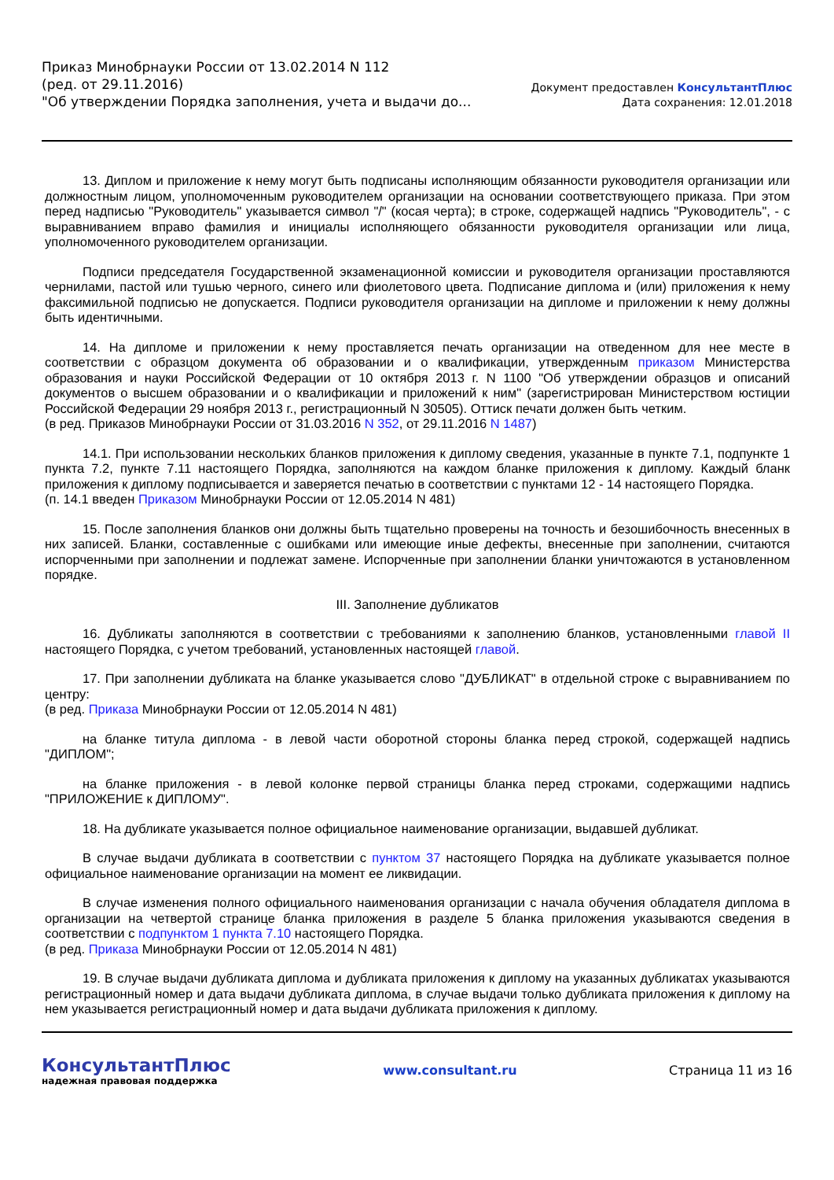Приказ Минобрнауки России от 13.02.2014 N 112
(ред. от 29.11.2016)
"Об утверждении Порядка заполнения, учета и выдачи до...
Документ предоставлен КонсультантПлюс
Дата сохранения: 12.01.2018
13. Диплом и приложение к нему могут быть подписаны исполняющим обязанности руководителя организации или должностным лицом, уполномоченным руководителем организации на основании соответствующего приказа. При этом перед надписью "Руководитель" указывается символ "/" (косая черта); в строке, содержащей надпись "Руководитель", - с выравниванием вправо фамилия и инициалы исполняющего обязанности руководителя организации или лица, уполномоченного руководителем организации.
Подписи председателя Государственной экзаменационной комиссии и руководителя организации проставляются чернилами, пастой или тушью черного, синего или фиолетового цвета. Подписание диплома и (или) приложения к нему факсимильной подписью не допускается. Подписи руководителя организации на дипломе и приложении к нему должны быть идентичными.
14. На дипломе и приложении к нему проставляется печать организации на отведенном для нее месте в соответствии с образцом документа об образовании и о квалификации, утвержденным приказом Министерства образования и науки Российской Федерации от 10 октября 2013 г. N 1100 "Об утверждении образцов и описаний документов о высшем образовании и о квалификации и приложений к ним" (зарегистрирован Министерством юстиции Российской Федерации 29 ноября 2013 г., регистрационный N 30505). Оттиск печати должен быть четким.
(в ред. Приказов Минобрнауки России от 31.03.2016 N 352, от 29.11.2016 N 1487)
14.1. При использовании нескольких бланков приложения к диплому сведения, указанные в пункте 7.1, подпункте 1 пункта 7.2, пункте 7.11 настоящего Порядка, заполняются на каждом бланке приложения к диплому. Каждый бланк приложения к диплому подписывается и заверяется печатью в соответствии с пунктами 12 - 14 настоящего Порядка.
(п. 14.1 введен Приказом Минобрнауки России от 12.05.2014 N 481)
15. После заполнения бланков они должны быть тщательно проверены на точность и безошибочность внесенных в них записей. Бланки, составленные с ошибками или имеющие иные дефекты, внесенные при заполнении, считаются испорченными при заполнении и подлежат замене. Испорченные при заполнении бланки уничтожаются в установленном порядке.
III. Заполнение дубликатов
16. Дубликаты заполняются в соответствии с требованиями к заполнению бланков, установленными главой II настоящего Порядка, с учетом требований, установленных настоящей главой.
17. При заполнении дубликата на бланке указывается слово "ДУБЛИКАТ" в отдельной строке с выравниванием по центру:
(в ред. Приказа Минобрнауки России от 12.05.2014 N 481)
на бланке титула диплома - в левой части оборотной стороны бланка перед строкой, содержащей надпись "ДИПЛОМ";
на бланке приложения - в левой колонке первой страницы бланка перед строками, содержащими надпись "ПРИЛОЖЕНИЕ к ДИПЛОМУ".
18. На дубликате указывается полное официальное наименование организации, выдавшей дубликат.
В случае выдачи дубликата в соответствии с пунктом 37 настоящего Порядка на дубликате указывается полное официальное наименование организации на момент ее ликвидации.
В случае изменения полного официального наименования организации с начала обучения обладателя диплома в организации на четвертой странице бланка приложения в разделе 5 бланка приложения указываются сведения в соответствии с подпунктом 1 пункта 7.10 настоящего Порядка.
(в ред. Приказа Минобрнауки России от 12.05.2014 N 481)
19. В случае выдачи дубликата диплома и дубликата приложения к диплому на указанных дубликатах указываются регистрационный номер и дата выдачи дубликата диплома, в случае выдачи только дубликата приложения к диплому на нем указывается регистрационный номер и дата выдачи дубликата приложения к диплому.
КонсультантПлюс
надежная правовая поддержка
www.consultant.ru Страница 11 из 16